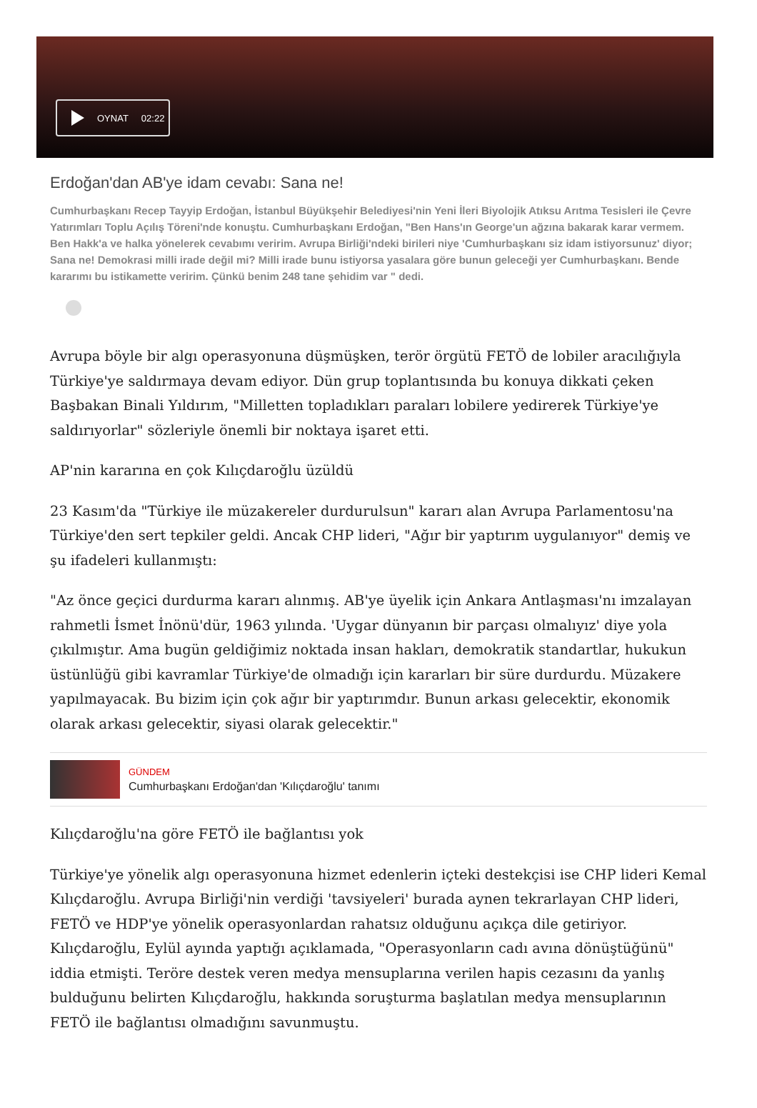OYNAT 02:22
Erdoğan'dan AB'ye idam cevabı: Sana ne!
Cumhurbaşkanı Recep Tayyip Erdoğan, İstanbul Büyükşehir Belediyesi'nin Yeni İleri Biyolojik Atıksu Arıtma Tesisleri ile Çevre Yatırımları Toplu Açılış Töreni'nde konuştu. Cumhurbaşkanı Erdoğan, "Ben Hans'ın George'un ağzına bakarak karar vermem. Ben Hakk'a ve halka yönelerek cevabımı veririm. Avrupa Birliği'ndeki birileri niye 'Cumhurbaşkanı siz idam istiyorsunuz' diyor; Sana ne! Demokrasi milli irade değil mi? Milli irade bunu istiyorsa yasalara göre bunun geleceği yer Cumhurbaşkanı. Bende kararımı bu istikamette veririm. Çünkü benim 248 tane şehidim var " dedi.
Avrupa böyle bir algı operasyonuna düşmüşken, terör örgütü FETÖ de lobiler aracılığıyla Türkiye'ye saldırmaya devam ediyor. Dün grup toplantısında bu konuya dikkati çeken Başbakan Binali Yıldırım, "Milletten topladıkları paraları lobilere yedirerek Türkiye'ye saldırıyorlar" sözleriyle önemli bir noktaya işaret etti.
AP'nin kararına en çok Kılıçdaroğlu üzüldü
23 Kasım'da "Türkiye ile müzakereler durdurulsun" kararı alan Avrupa Parlamentosu'na Türkiye'den sert tepkiler geldi. Ancak CHP lideri, "Ağır bir yaptırım uygulanıyor" demiş ve şu ifadeleri kullanmıştı:
"Az önce geçici durdurma kararı alınmış. AB'ye üyelik için Ankara Antlaşması'nı imzalayan rahmetli İsmet İnönü'dür, 1963 yılında. 'Uygar dünyanın bir parçası olmalıyız' diye yola çıkılmıştır. Ama bugün geldiğimiz noktada insan hakları, demokratik standartlar, hukukun üstünlüğü gibi kavramlar Türkiye'de olmadığı için kararları bir süre durdurdu. Müzakere yapılmayacak. Bu bizim için çok ağır bir yaptırımdır. Bunun arkası gelecektir, ekonomik olarak arkası gelecektir, siyasi olarak gelecektir."
GÜNDEM
Cumhurbaşkanı Erdoğan'dan 'Kılıçdaroğlu' tanımı
Kılıçdaroğlu'na göre FETÖ ile bağlantısı yok
Türkiye'ye yönelik algı operasyonuna hizmet edenlerin içteki destekçisi ise CHP lideri Kemal Kılıçdaroğlu. Avrupa Birliği'nin verdiği 'tavsiyeleri' burada aynen tekrarlayan CHP lideri, FETÖ ve HDP'ye yönelik operasyonlardan rahatsız olduğunu açıkça dile getiriyor. Kılıçdaroğlu, Eylül ayında yaptığı açıklamada, "Operasyonların cadı avına dönüştüğünü" iddia etmişti. Teröre destek veren medya mensuplarına verilen hapis cezasını da yanlış bulduğunu belirten Kılıçdaroğlu, hakkında soruşturma başlatılan medya mensuplarının FETÖ ile bağlantısı olmadığını savunmuştu.